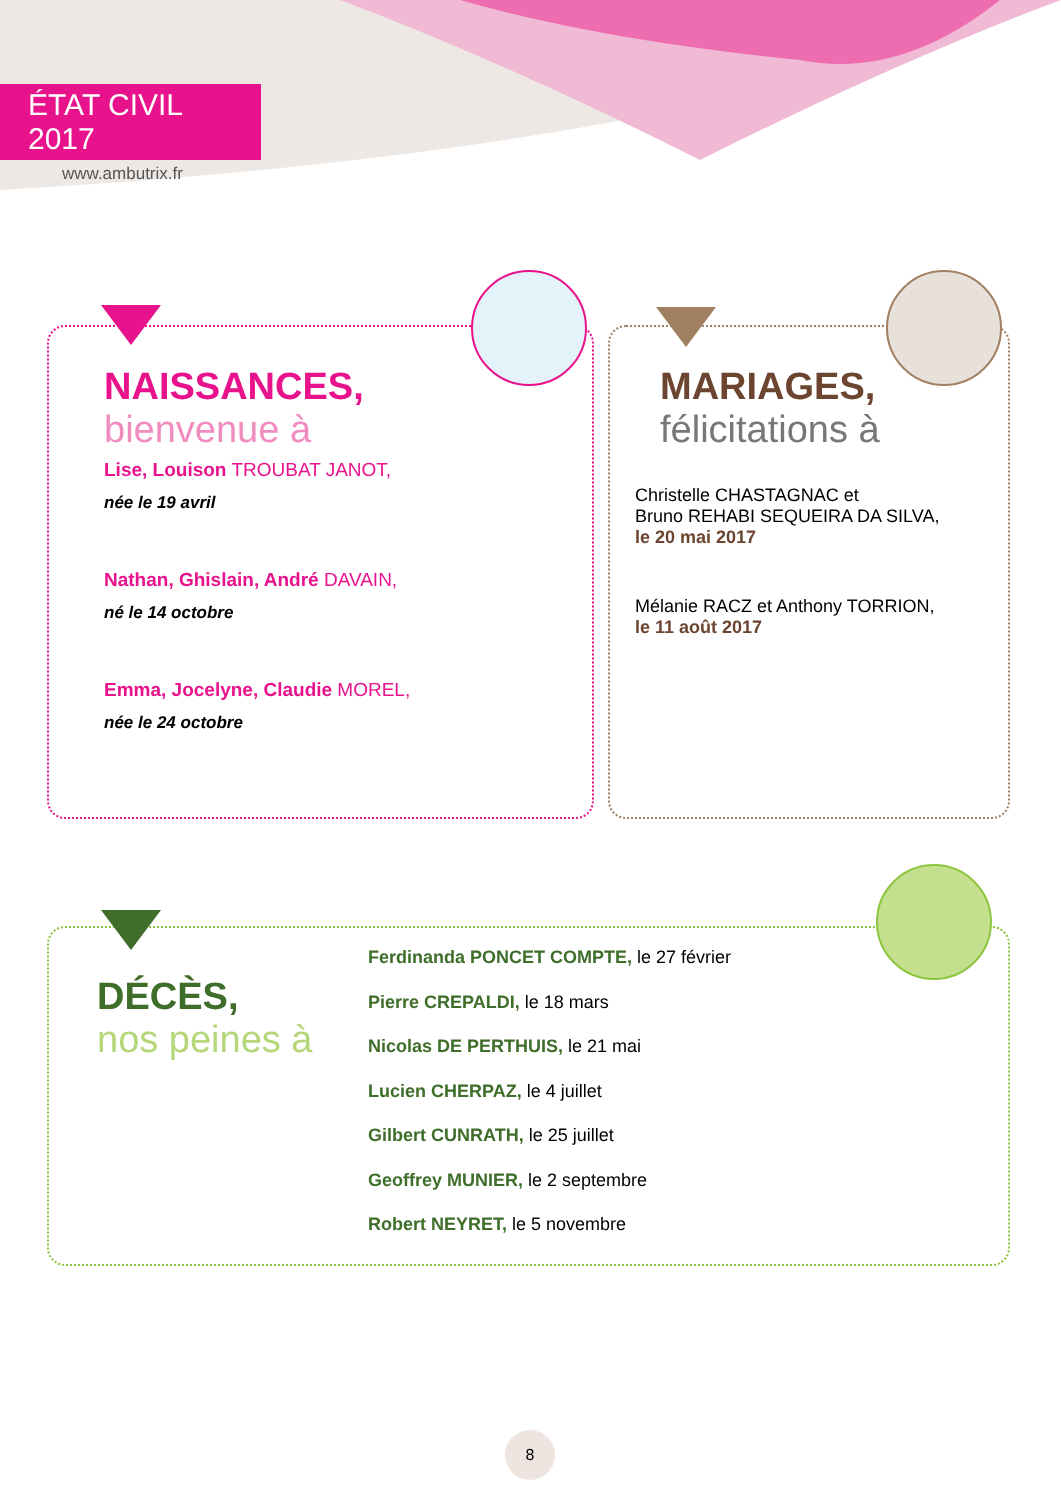ÉTAT CIVIL 2017
www.ambutrix.fr
NAISSANCES,
bienvenue à
Lise, Louison TROUBAT JANOT,
née le 19 avril
Nathan, Ghislain, André DAVAIN,
né le 14 octobre
Emma, Jocelyne, Claudie MOREL,
née le 24 octobre
MARIAGES,
félicitations à
Christelle CHASTAGNAC et
Bruno REHABI SEQUEIRA DA SILVA,
le 20 mai 2017
Mélanie RACZ et Anthony TORRION,
le 11 août 2017
DÉCÈS,
nos peines à
Ferdinanda PONCET COMPTE, le 27 février
Pierre CREPALDI, le 18 mars
Nicolas DE PERTHUIS, le 21 mai
Lucien CHERPAZ, le 4 juillet
Gilbert CUNRATH, le 25 juillet
Geoffrey MUNIER, le 2 septembre
Robert NEYRET, le 5 novembre
8